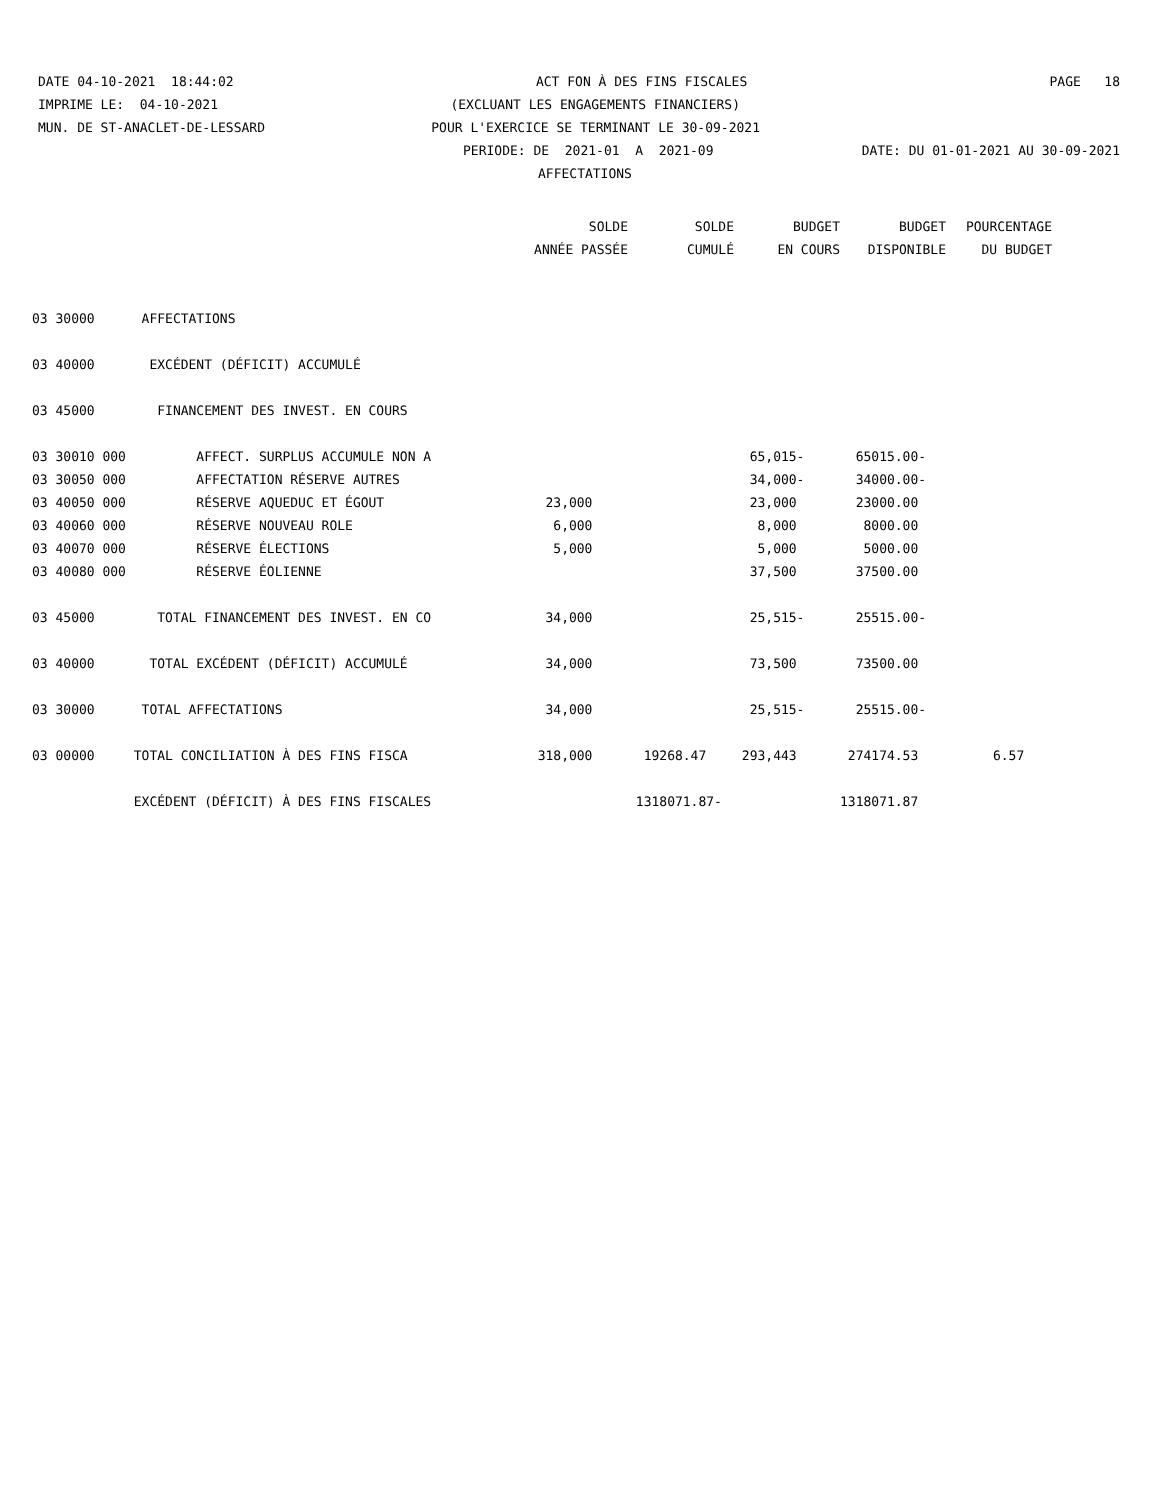DATE 04-10-2021 18:44:02 ACT FON À DES FINS FISCALES PAGE 18
IMPRIME LE: 04-10-2021 (EXCLUANT LES ENGAGEMENTS FINANCIERS)
MUN. DE ST-ANACLET-DE-LESSARD POUR L'EXERCICE SE TERMINANT LE 30-09-2021
PERIODE: DE 2021-01 A 2021-09 DATE: DU 01-01-2021 AU 30-09-2021
AFFECTATIONS
| | SOLDE | SOLDE | BUDGET | BUDGET | POURCENTAGE |
| --- | --- | --- | --- | --- | --- |
| | ANNÉE PASSÉE | CUMULÉ | EN COURS | DISPONIBLE | DU BUDGET |
| 03 30000 AFFECTATIONS | | | | | |
| 03 40000 EXCÉDENT (DÉFICIT) ACCUMULÉ | | | | | |
| 03 45000 FINANCEMENT DES INVEST. EN COURS | | | | | |
| 03 30010 000 AFFECT. SURPLUS ACCUMULE NON A | | | 65,015- | 65015.00- | |
| 03 30050 000 AFFECTATION RÉSERVE AUTRES | | | 34,000- | 34000.00- | |
| 03 40050 000 RÉSERVE AQUEDUC ET ÉGOUT | 23,000 | | 23,000 | 23000.00 | |
| 03 40060 000 RÉSERVE NOUVEAU ROLE | 6,000 | | 8,000 | 8000.00 | |
| 03 40070 000 RÉSERVE ÉLECTIONS | 5,000 | | 5,000 | 5000.00 | |
| 03 40080 000 RÉSERVE ÉOLIENNE | | | 37,500 | 37500.00 | |
| 03 45000 TOTAL FINANCEMENT DES INVEST. EN CO | 34,000 | | 25,515- | 25515.00- | |
| 03 40000 TOTAL EXCÉDENT (DÉFICIT) ACCUMULÉ | 34,000 | | 73,500 | 73500.00 | |
| 03 30000 TOTAL AFFECTATIONS | 34,000 | | 25,515- | 25515.00- | |
| 03 00000 TOTAL CONCILIATION À DES FINS FISCA | 318,000 | 19268.47 | 293,443 | 274174.53 | 6.57 |
| EXCÉDENT (DÉFICIT) À DES FINS FISCALES | | 1318071.87- | | 1318071.87 | |